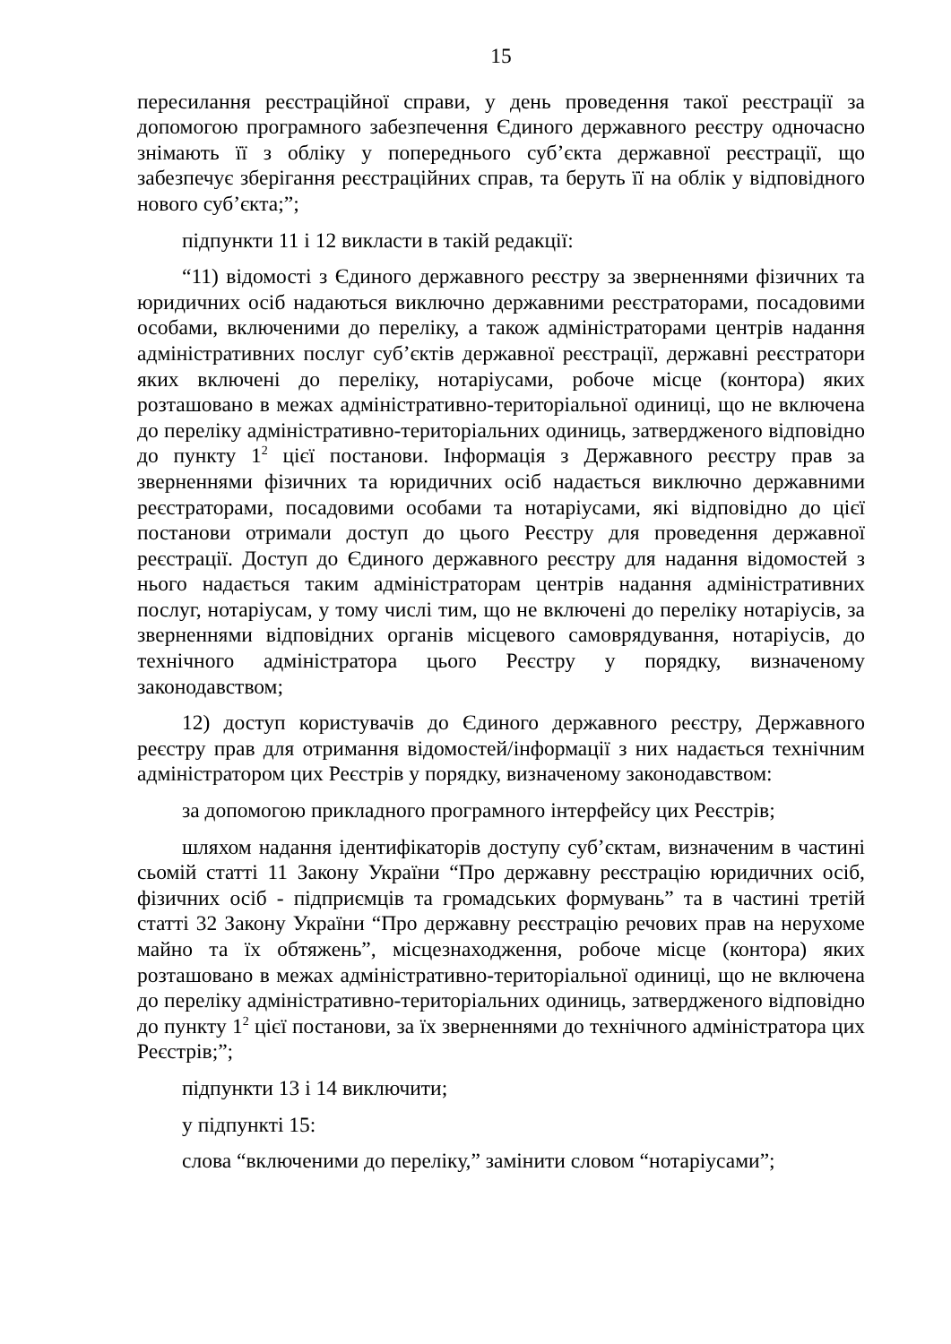15
пересилання реєстраційної справи, у день проведення такої реєстрації за допомогою програмного забезпечення Єдиного державного реєстру одночасно знімають її з обліку у попереднього суб’єкта державної реєстрації, що забезпечує зберігання реєстраційних справ, та беруть її на облік у відповідного нового суб’єкта;”;
підпункти 11 і 12 викласти в такій редакції:
“11) відомості з Єдиного державного реєстру за зверненнями фізичних та юридичних осіб надаються виключно державними реєстраторами, посадовими особами, включеними до переліку, а також адміністраторами центрів надання адміністративних послуг суб’єктів державної реєстрації, державні реєстратори яких включені до переліку, нотаріусами, робоче місце (контора) яких розташовано в межах адміністративно-територіальної одиниці, що не включена до переліку адміністративно-територіальних одиниць, затвердженого відповідно до пункту 1<sup>2</sup> цієї постанови. Інформація з Державного реєстру прав за зверненнями фізичних та юридичних осіб надається виключно державними реєстраторами, посадовими особами та нотаріусами, які відповідно до цієї постанови отримали доступ до цього Реєстру для проведення державної реєстрації. Доступ до Єдиного державного реєстру для надання відомостей з нього надається таким адміністраторам центрів надання адміністративних послуг, нотаріусам, у тому числі тим, що не включені до переліку нотаріусів, за зверненнями відповідних органів місцевого самоврядування, нотаріусів, до технічного адміністратора цього Реєстру у порядку, визначеному законодавством;
12) доступ користувачів до Єдиного державного реєстру, Державного реєстру прав для отримання відомостей/інформації з них надається технічним адміністратором цих Реєстрів у порядку, визначеному законодавством:
за допомогою прикладного програмного інтерфейсу цих Реєстрів;
шляхом надання ідентифікаторів доступу суб’єктам, визначеним в частині сьомій статті 11 Закону України “Про державну реєстрацію юридичних осіб, фізичних осіб - підприємців та громадських формувань” та в частині третій статті 32 Закону України “Про державну реєстрацію речових прав на нерухоме майно та їх обтяжень”, місцезнаходження, робоче місце (контора) яких розташовано в межах адміністративно-територіальної одиниці, що не включена до переліку адміністративно-територіальних одиниць, затвердженого відповідно до пункту 1<sup>2</sup> цієї постанови, за їх зверненнями до технічного адміністратора цих Реєстрів;”;
підпункти 13 і 14 виключити;
у підпункті 15:
слова “включеними до переліку,” замінити словом “нотаріусами”;